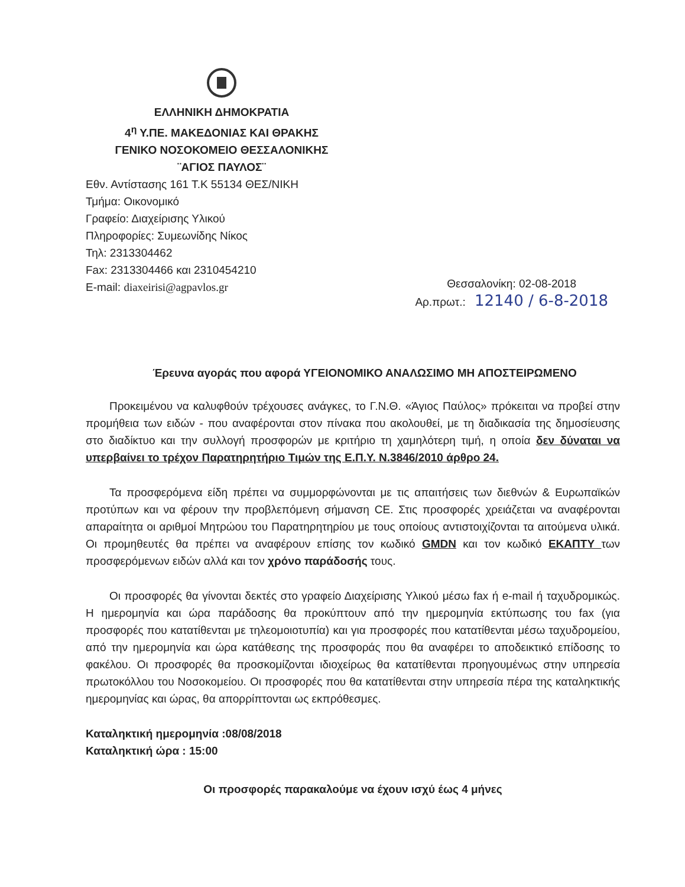ΕΛΛΗΝΙΚΗ ΔΗΜΟΚΡΑΤΙΑ
4<sup>η</sup> Υ.ΠΕ. ΜΑΚΕΔΟΝΙΑΣ ΚΑΙ ΘΡΑΚΗΣ
ΓΕΝΙΚΟ ΝΟΣΟΚΟΜΕΙΟ ΘΕΣΣΑΛΟΝΙΚΗΣ
¨ΑΓΙΟΣ ΠΑΥΛΟΣ¨
Εθν. Αντίστασης 161 Τ.Κ 55134 ΘΕΣ/ΝΙΚΗ
Τμήμα: Οικονομικό
Γραφείο: Διαχείρισης Υλικού
Πληροφορίες: Συμεωνίδης Νίκος
Τηλ: 2313304462
Fax: 2313304466 και 2310454210
E-mail: diaxeirisi@agpavlos.gr
Θεσσαλονίκη: 02-08-2018
Αρ.πρωτ.: 12140 / 6-8-2018
Έρευνα αγοράς που αφορά ΥΓΕΙΟΝΟΜΙΚΟ ΑΝΑΛΩΣΙΜΟ ΜΗ ΑΠΟΣΤΕΙΡΩΜΕΝΟ
Προκειμένου να καλυφθούν τρέχουσες ανάγκες, το Γ.Ν.Θ. «Άγιος Παύλος» πρόκειται να προβεί στην προμήθεια των ειδών - που αναφέρονται στον πίνακα που ακολουθεί, με τη διαδικασία της δημοσίευσης στο διαδίκτυο και την συλλογή προσφορών με κριτήριο τη χαμηλότερη τιμή, η οποία δεν δύναται να υπερβαίνει το τρέχον Παρατηρητήριο Τιμών της Ε.Π.Υ. Ν.3846/2010 άρθρο 24.
Τα προσφερόμενα είδη πρέπει να συμμορφώνονται με τις απαιτήσεις των διεθνών & Ευρωπαϊκών προτύπων και να φέρουν την προβλεπόμενη σήμανση CE. Στις προσφορές χρειάζεται να αναφέρονται απαραίτητα οι αριθμοί Μητρώου του Παρατηρητηρίου με τους οποίους αντιστοιχίζονται τα αιτούμενα υλικά. Οι προμηθευτές θα πρέπει να αναφέρουν επίσης τον κωδικό GMDN και τον κωδικό ΕΚΑΠΤΥ των προσφερόμενων ειδών αλλά και τον χρόνο παράδοσής τους.
Οι προσφορές θα γίνονται δεκτές στο γραφείο Διαχείρισης Υλικού μέσω fax ή e-mail ή ταχυδρομικώς. Η ημερομηνία και ώρα παράδοσης θα προκύπτουν από την ημερομηνία εκτύπωσης του fax (για προσφορές που κατατίθενται με τηλεομοιοτυπία) και για προσφορές που κατατίθενται μέσω ταχυδρομείου, από την ημερομηνία και ώρα κατάθεσης της προσφοράς που θα αναφέρει το αποδεικτικό επίδοσης το φακέλου. Οι προσφορές θα προσκομίζονται ιδιοχείρως θα κατατίθενται προηγουμένως στην υπηρεσία πρωτοκόλλου του Νοσοκομείου. Οι προσφορές που θα κατατίθενται στην υπηρεσία πέρα της καταληκτικής ημερομηνίας και ώρας, θα απορρίπτονται ως εκπρόθεσμες.
Καταληκτική ημερομηνία :08/08/2018
Καταληκτική ώρα : 15:00
Οι προσφορές παρακαλούμε να έχουν ισχύ έως 4 μήνες